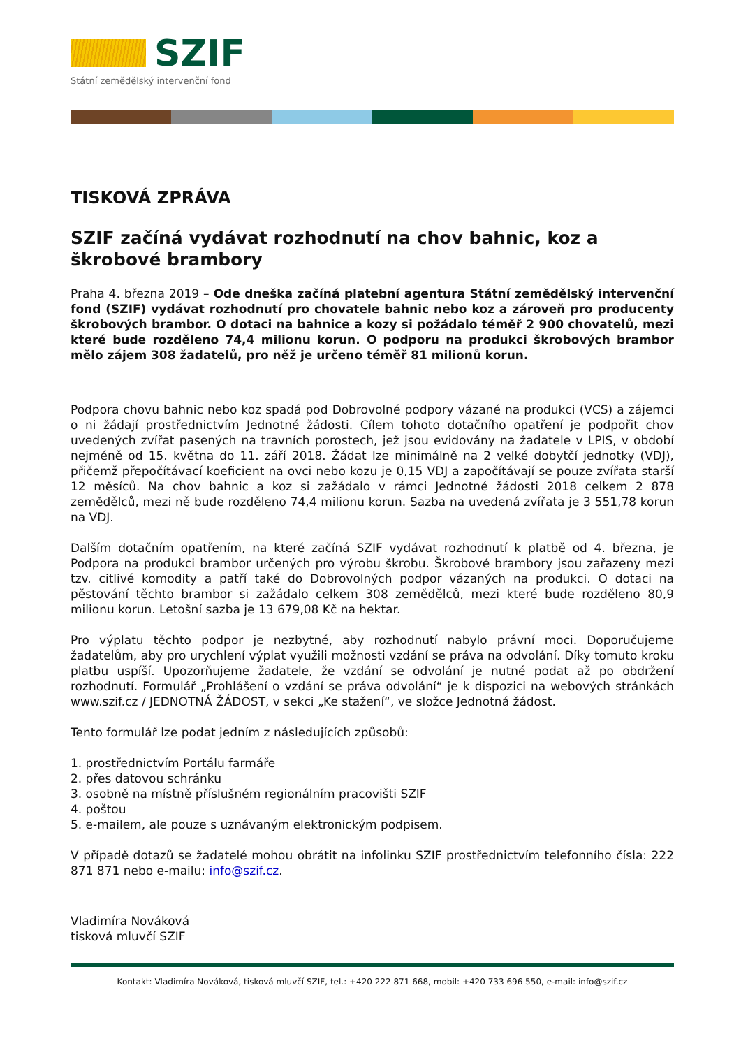SZIF
Státní zemědělský intervenční fond
TISKOVÁ ZPRÁVA
SZIF začíná vydávat rozhodnutí na chov bahnic, koz a škrobové brambory
Praha 4. března 2019 – Ode dneška začíná platební agentura Státní zemědělský intervenční fond (SZIF) vydávat rozhodnutí pro chovatele bahnic nebo koz a zároveň pro producenty škrobových brambor. O dotaci na bahnice a kozy si požádalo téměř 2 900 chovatelů, mezi které bude rozděleno 74,4 milionu korun. O podporu na produkci škrobových brambor mělo zájem 308 žadatelů, pro něž je určeno téměř 81 milionů korun.
Podpora chovu bahnic nebo koz spadá pod Dobrovolné podpory vázané na produkci (VCS) a zájemci o ni žádají prostřednictvím Jednotné žádosti. Cílem tohoto dotačního opatření je podpořit chov uvedených zvířat pasených na travních porostech, jež jsou evidovány na žadatele v LPIS, v období nejméně od 15. května do 11. září 2018. Žádat lze minimálně na 2 velké dobytčí jednotky (VDJ), přičemž přepočítávací koeficient na ovci nebo kozu je 0,15 VDJ a započítávají se pouze zvířata starší 12 měsíců. Na chov bahnic a koz si zažádalo v rámci Jednotné žádosti 2018 celkem 2 878 zemědělců, mezi ně bude rozděleno 74,4 milionu korun. Sazba na uvedená zvířata je 3 551,78 korun na VDJ.
Dalším dotačním opatřením, na které začíná SZIF vydávat rozhodnutí k platbě od 4. března, je Podpora na produkci brambor určených pro výrobu škrobu. Škrobové brambory jsou zařazeny mezi tzv. citlivé komodity a patří také do Dobrovolných podpor vázaných na produkci. O dotaci na pěstování těchto brambor si zažádalo celkem 308 zemědělců, mezi které bude rozděleno 80,9 milionu korun. Letošní sazba je 13 679,08 Kč na hektar.
Pro výplatu těchto podpor je nezbytné, aby rozhodnutí nabylo právní moci. Doporučujeme žadatelům, aby pro urychlení výplat využili možnosti vzdání se práva na odvolání. Díky tomuto kroku platbu uspíší. Upozorňujeme žadatele, že vzdání se odvolání je nutné podat až po obdržení rozhodnutí. Formulář „Prohlášení o vzdání se práva odvolání“ je k dispozici na webových stránkách www.szif.cz / JEDNOTNÁ ŽÁDOST, v sekci „Ke stažení“, ve složce Jednotná žádost.
Tento formulář lze podat jedním z následujících způsobů:
1. prostřednictvím Portálu farmáře
2. přes datovou schránku
3. osobně na místně příslušném regionálním pracovišti SZIF
4. poštou
5. e-mailem, ale pouze s uznávaným elektronickým podpisem.
V případě dotazů se žadatelé mohou obrátit na infolinku SZIF prostřednictvím telefonního čísla: 222 871 871 nebo e-mailu: info@szif.cz.
Vladimíra Nováková
tisková mluvčí SZIF
Kontakt: Vladimíra Nováková, tisková mluvčí SZIF, tel.: +420 222 871 668, mobil: +420 733 696 550, e-mail: info@szif.cz